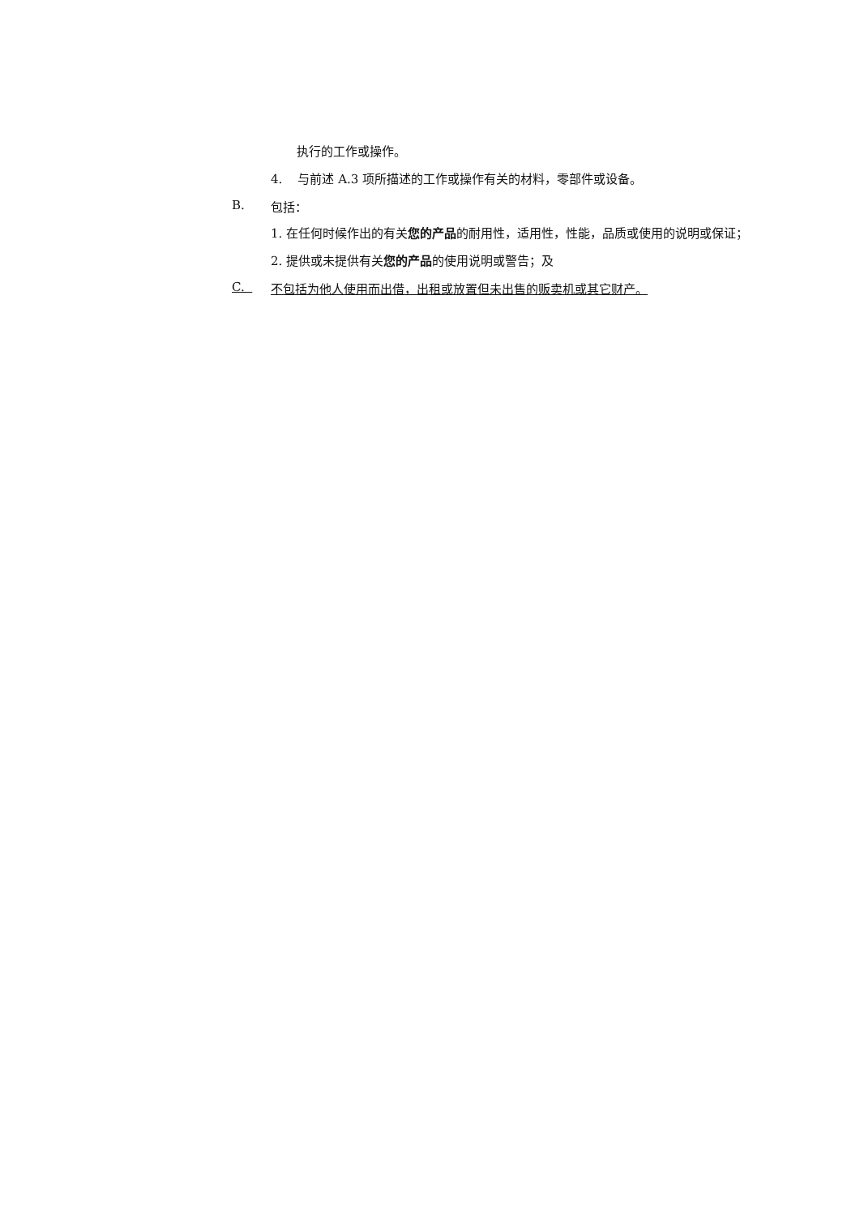执行的工作或操作。
4. 与前述 A.3 项所描述的工作或操作有关的材料，零部件或设备。
B. 包括：
1. 在任何时候作出的有关您的产品的耐用性，适用性，性能，品质或使用的说明或保证；
2. 提供或未提供有关您的产品的使用说明或警告；及
C. 不包括为他人使用而出借，出租或放置但未出售的贩卖机或其它财产。